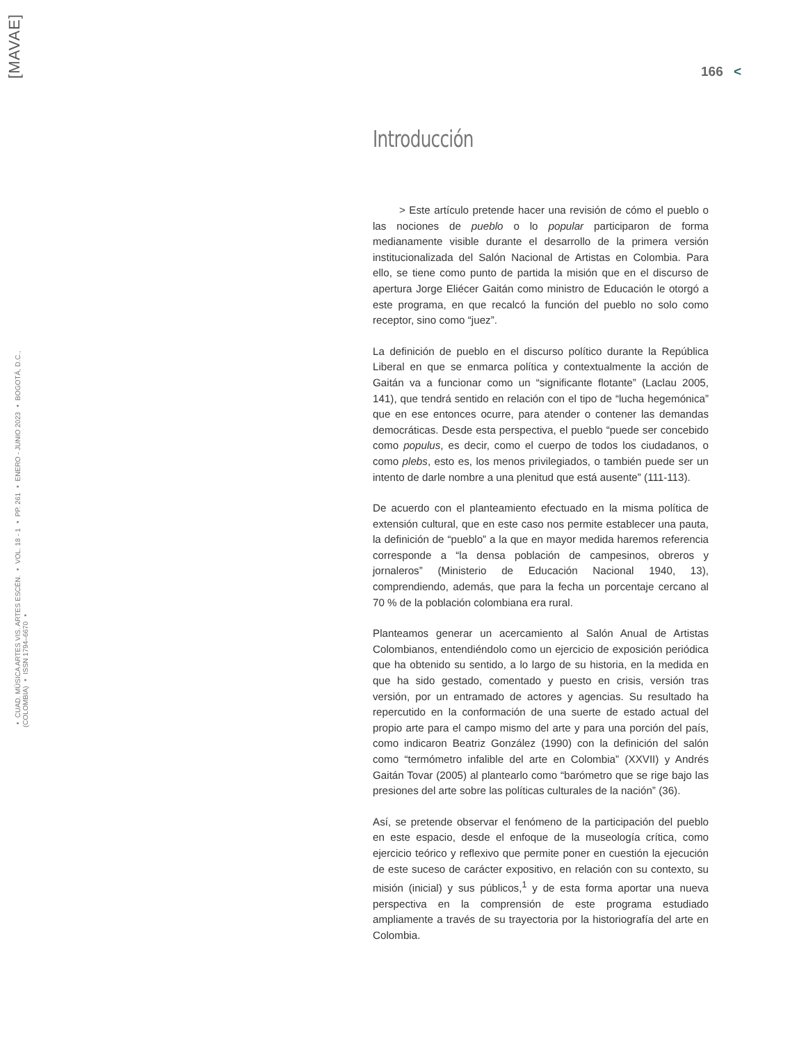[MAVAE]
▪ CUAD. MÚSICA ARTES VIS. ARTES ESCÉN. ▪ VOL. 18 - 1 ▪ PP. 261 ▪ ENERO - JUNIO 2023 ▪ BOGOTÁ, D.C., (COLOMBIA) ▪ ISSN 1794–6670 ▪
166 <
Introducción
> Este artículo pretende hacer una revisión de cómo el pueblo o las nociones de pueblo o lo popular participaron de forma medianamente visible durante el desarrollo de la primera versión institucionalizada del Salón Nacional de Artistas en Colombia. Para ello, se tiene como punto de partida la misión que en el discurso de apertura Jorge Eliécer Gaitán como ministro de Educación le otorgó a este programa, en que recalcó la función del pueblo no solo como receptor, sino como “juez”.
La definición de pueblo en el discurso político durante la República Liberal en que se enmarca política y contextualmente la acción de Gaitán va a funcionar como un “significante flotante” (Laclau 2005, 141), que tendrá sentido en relación con el tipo de “lucha hegemónica” que en ese entonces ocurre, para atender o contener las demandas democráticas. Desde esta perspectiva, el pueblo “puede ser concebido como populus, es decir, como el cuerpo de todos los ciudadanos, o como plebs, esto es, los menos privilegiados, o también puede ser un intento de darle nombre a una plenitud que está ausente” (111-113).
De acuerdo con el planteamiento efectuado en la misma política de extensión cultural, que en este caso nos permite establecer una pauta, la definición de “pueblo” a la que en mayor medida haremos referencia corresponde a “la densa población de campesinos, obreros y jornaleros” (Ministerio de Educación Nacional 1940, 13), comprendiendo, además, que para la fecha un porcentaje cercano al 70 % de la población colombiana era rural.
Planteamos generar un acercamiento al Salón Anual de Artistas Colombianos, entendiéndolo como un ejercicio de exposición periódica que ha obtenido su sentido, a lo largo de su historia, en la medida en que ha sido gestado, comentado y puesto en crisis, versión tras versión, por un entramado de actores y agencias. Su resultado ha repercutido en la conformación de una suerte de estado actual del propio arte para el campo mismo del arte y para una porción del país, como indicaron Beatriz González (1990) con la definición del salón como “termómetro infalible del arte en Colombia” (XXVII) y Andrés Gaitán Tovar (2005) al plantearlo como “barómetro que se rige bajo las presiones del arte sobre las políticas culturales de la nación” (36).
Así, se pretende observar el fenómeno de la participación del pueblo en este espacio, desde el enfoque de la museología crítica, como ejercicio teórico y reflexivo que permite poner en cuestión la ejecución de este suceso de carácter expositivo, en relación con su contexto, su misión (inicial) y sus públicos,<sup>1</sup> y de esta forma aportar una nueva perspectiva en la comprensión de este programa estudiado ampliamente a través de su trayectoria por la historiografía del arte en Colombia.